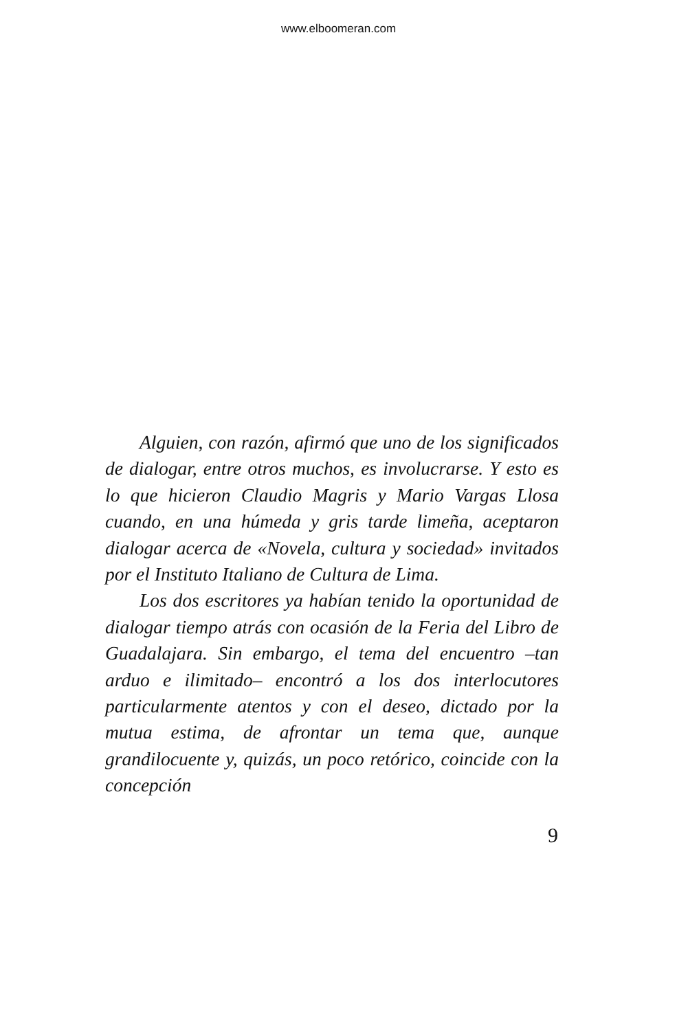www.elboomeran.com
Alguien, con razón, afirmó que uno de los significados de dialogar, entre otros muchos, es involucrarse. Y esto es lo que hicieron Claudio Magris y Mario Vargas Llosa cuando, en una húmeda y gris tarde limeña, aceptaron dialogar acerca de «Novela, cultura y sociedad» invitados por el Instituto Italiano de Cultura de Lima.
Los dos escritores ya habían tenido la oportunidad de dialogar tiempo atrás con ocasión de la Feria del Libro de Guadalajara. Sin embargo, el tema del encuentro –tan arduo e ilimitado– encontró a los dos interlocutores particularmente atentos y con el deseo, dictado por la mutua estima, de afrontar un tema que, aunque grandilocuente y, quizás, un poco retórico, coincide con la concepción
9